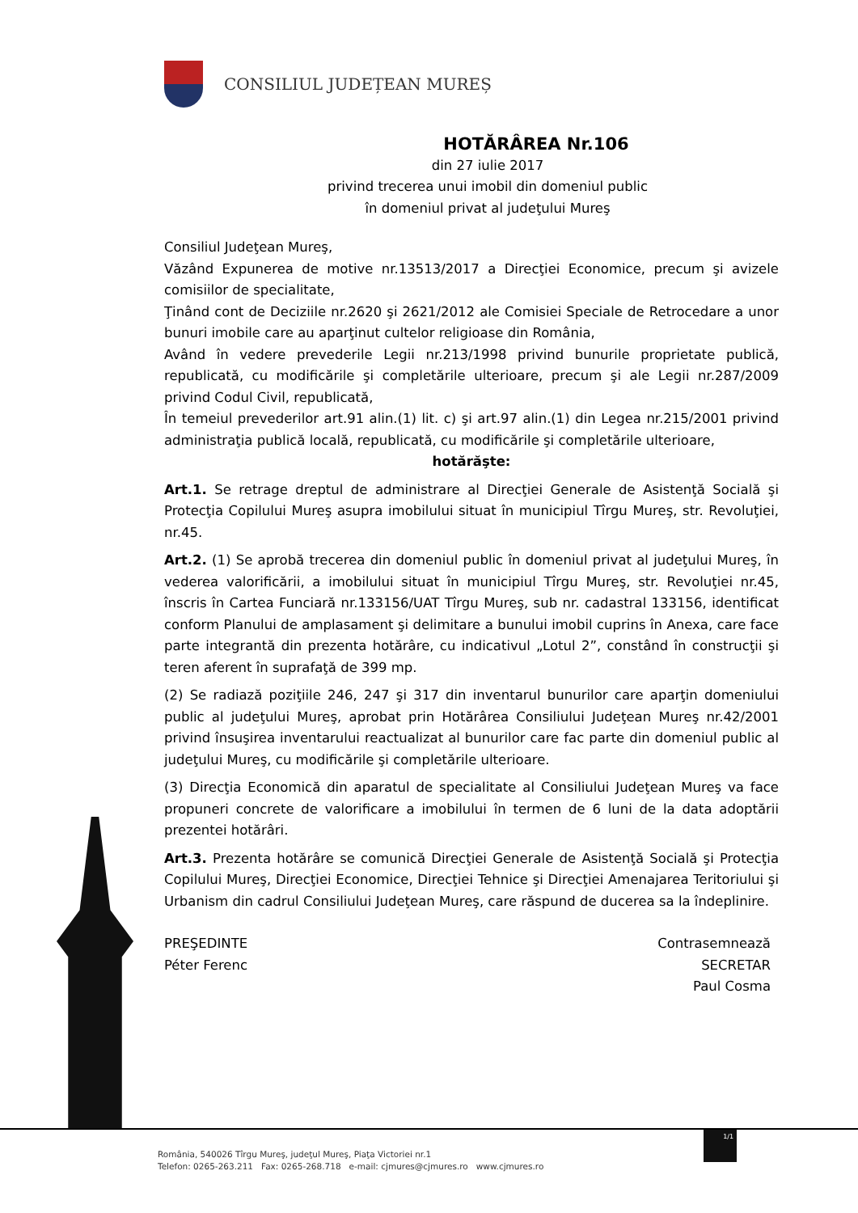CONSILIUL JUDEȚEAN MUREȘ
HOTĂRÂREA Nr.106
din 27 iulie 2017
privind trecerea unui imobil din domeniul public
în domeniul privat al judeţului Mureş
Consiliul Judeţean Mureş,
Văzând Expunerea de motive nr.13513/2017 a Direcţiei Economice, precum şi avizele comisiilor de specialitate,
Ţinând cont de Deciziile nr.2620 şi 2621/2012 ale Comisiei Speciale de Retrocedare a unor bunuri imobile care au aparţinut cultelor religioase din România,
Având în vedere prevederile Legii nr.213/1998 privind bunurile proprietate publică, republicată, cu modificările şi completările ulterioare, precum şi ale Legii nr.287/2009 privind Codul Civil, republicată,
În temeiul prevederilor art.91 alin.(1) lit. c) şi art.97 alin.(1) din Legea nr.215/2001 privind administraţia publică locală, republicată, cu modificările şi completările ulterioare,
hotărăşte:
Art.1. Se retrage dreptul de administrare al Direcţiei Generale de Asistenţă Socială şi Protecţia Copilului Mureş asupra imobilului situat în municipiul Tîrgu Mureş, str. Revoluţiei, nr.45.
Art.2. (1) Se aprobă trecerea din domeniul public în domeniul privat al judeţului Mureş, în vederea valorificării, a imobilului situat în municipiul Tîrgu Mureş, str. Revoluţiei nr.45, înscris în Cartea Funciară nr.133156/UAT Tîrgu Mureş, sub nr. cadastral 133156, identificat conform Planului de amplasament şi delimitare a bunului imobil cuprins în Anexa, care face parte integrantă din prezenta hotărâre, cu indicativul „Lotul 2”, constând în construcţii şi teren aferent în suprafaţă de 399 mp.
(2) Se radiază poziţiile 246, 247 şi 317 din inventarul bunurilor care aparţin domeniului public al judeţului Mureş, aprobat prin Hotărârea Consiliului Judeţean Mureş nr.42/2001 privind însuşirea inventarului reactualizat al bunurilor care fac parte din domeniul public al judeţului Mureş, cu modificările şi completările ulterioare.
(3) Direcţia Economică din aparatul de specialitate al Consiliului Judeţean Mureş va face propuneri concrete de valorificare a imobilului în termen de 6 luni de la data adoptării prezentei hotărâri.
Art.3. Prezenta hotărâre se comunică Direcţiei Generale de Asistenţă Socială şi Protecţia Copilului Mureş, Direcţiei Economice, Direcţiei Tehnice şi Direcţiei Amenajarea Teritoriului şi Urbanism din cadrul Consiliului Judeţean Mureş, care răspund de ducerea sa la îndeplinire.
PREŞEDINTE
Péter Ferenc
Contrasemnează
SECRETAR
Paul Cosma
1/1
România, 540026 Tîrgu Mureş, judeţul Mureş, Piaţa Victoriei nr.1
Telefon: 0265-263.211 Fax: 0265-268.718 e-mail: cjmures@cjmures.ro www.cjmures.ro